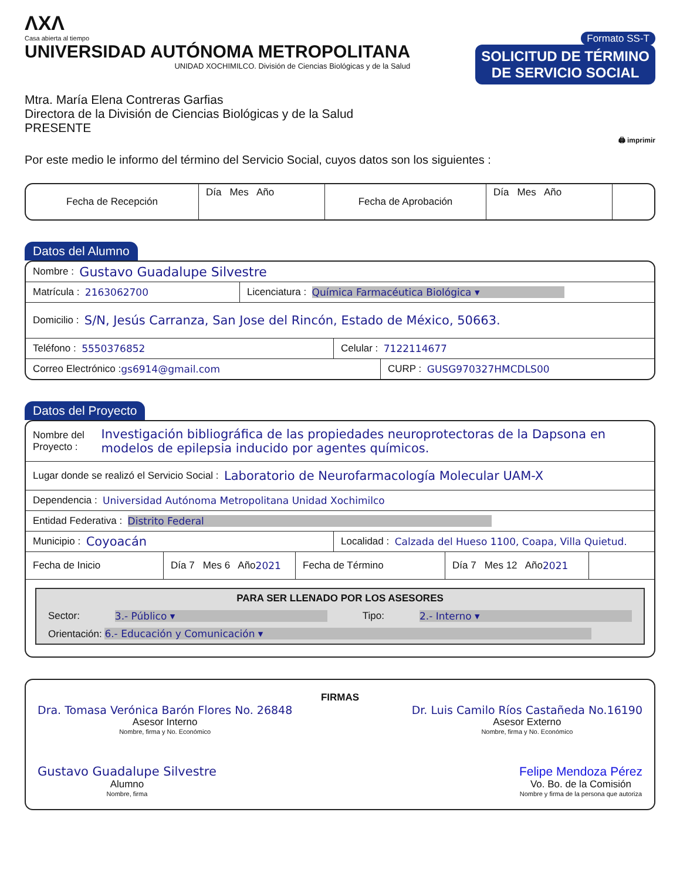ΛXΛ
Casa abierta al tiempo
UNIVERSIDAD AUTÓNOMA METROPOLITANA
UNIDAD XOCHIMILCO. División de Ciencias Biológicas y de la Salud
Formato SS-T
SOLICITUD DE TÉRMINO
DE SERVICIO SOCIAL
Mtra. María Elena Contreras Garfias
Directora de la División de Ciencias Biológicas y de la Salud
PRESENTE
🖨 imprimir
Por este medio le informo del término del Servicio Social, cuyos datos son los siguientes :
Fecha de Recepción Día Mes Año Fecha de Aprobación Día Mes Año
Datos del Alumno
Nombre : Gustavo Guadalupe Silvestre
Matrícula : 2163062700
Licenciatura : Química Farmacéutica Biológica ▾
Domicilio : S/N, Jesús Carranza, San Jose del Rincón, Estado de México, 50663.
Teléfono : 5550376852 Celular : 7122114677
Correo Electrónico : gs6914@gmail.com CURP : GUSG970327HMCDLS00
Datos del Proyecto
Nombre del Proyecto : Investigación bibliográfica de las propiedades neuroprotectoras de la Dapsona en modelos de epilepsia inducido por agentes químicos.
Lugar donde se realizó el Servicio Social : Laboratorio de Neurofarmacología Molecular UAM-X
Dependencia : Universidad Autónoma Metropolitana Unidad Xochimilco
Entidad Federativa : Distrito Federal
Municipio : Coyoacán
Localidad : Calzada del Hueso 1100, Coapa, Villa Quietud.
Fecha de Inicio
Día 7 Mes 6 Año 2021
Fecha de Término
Día 7 Mes 12 Año 2021
PARA SER LLENADO POR LOS ASESORES
Sector: 3.- Público ▾ Tipo: 2.- Interno ▾
Orientación: 6.- Educación y Comunicación ▾
FIRMAS
Dra. Tomasa Verónica Barón Flores No. 26848
Asesor Interno
Nombre, firma y No. Económico
Dr. Luis Camilo Ríos Castañeda No.16190
Asesor Externo
Nombre, firma y No. Económico
Gustavo Guadalupe Silvestre
Alumno
Nombre, firma
Felipe Mendoza Pérez
Vo. Bo. de la Comisión
Nombre y firma de la persona que autoriza